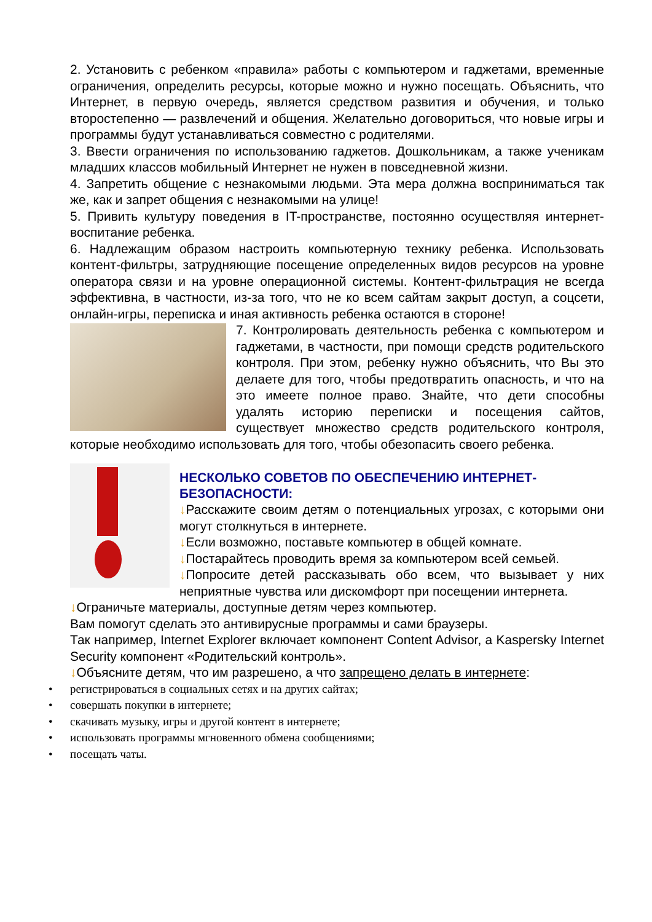2. Установить с ребенком «правила» работы с компьютером и гаджетами, временные ограничения, определить ресурсы, которые можно и нужно посещать. Объяснить, что Интернет, в первую очередь, является средством развития и обучения, и только второстепенно — развлечений и общения. Желательно договориться, что новые игры и программы будут устанавливаться совместно с родителями.
3. Ввести ограничения по использованию гаджетов. Дошкольникам, а также ученикам младших классов мобильный Интернет не нужен в повседневной жизни.
4. Запретить общение с незнакомыми людьми. Эта мера должна восприниматься так же, как и запрет общения с незнакомыми на улице!
5. Привить культуру поведения в IT-пространстве, постоянно осуществляя интернет-воспитание ребенка.
6. Надлежащим образом настроить компьютерную технику ребенка. Использовать контент-фильтры, затрудняющие посещение определенных видов ресурсов на уровне оператора связи и на уровне операционной системы. Контент-фильтрация не всегда эффективна, в частности, из-за того, что не ко всем сайтам закрыт доступ, а соцсети, онлайн-игры, переписка и иная активность ребенка остаются в стороне!
7. Контролировать деятельность ребенка с компьютером и гаджетами, в частности, при помощи средств родительского контроля. При этом, ребенку нужно объяснить, что Вы это делаете для того, чтобы предотвратить опасность, и что на это имеете полное право. Знайте, что дети способны удалять историю переписки и посещения сайтов, существует множество средств родительского контроля, которые необходимо использовать для того, чтобы обезопасить своего ребенка.
НЕСКОЛЬКО СОВЕТОВ ПО ОБЕСПЕЧЕНИЮ ИНТЕРНЕТ-БЕЗОПАСНОСТИ:
↓Расскажите своим детям о потенциальных угрозах, с которыми они могут столкнуться в интернете.
↓Если возможно, поставьте компьютер в общей комнате.
↓Постарайтесь проводить время за компьютером всей семьей.
↓Попросите детей рассказывать обо всем, что вызывает у них неприятные чувства или дискомфорт при посещении интернета.
↓Ограничьте материалы, доступные детям через компьютер.
Вам помогут сделать это антивирусные программы и сами браузеры.
Так например, Internet Explorer включает компонент Content Advisor, а Kaspersky Internet Security компонент «Родительский контроль».
↓Объясните детям, что им разрешено, а что запрещено делать в интернете:
• регистрироваться в социальных сетях и на других сайтах;
• совершать покупки в интернете;
• скачивать музыку, игры и другой контент в интернете;
• использовать программы мгновенного обмена сообщениями;
• посещать чаты.